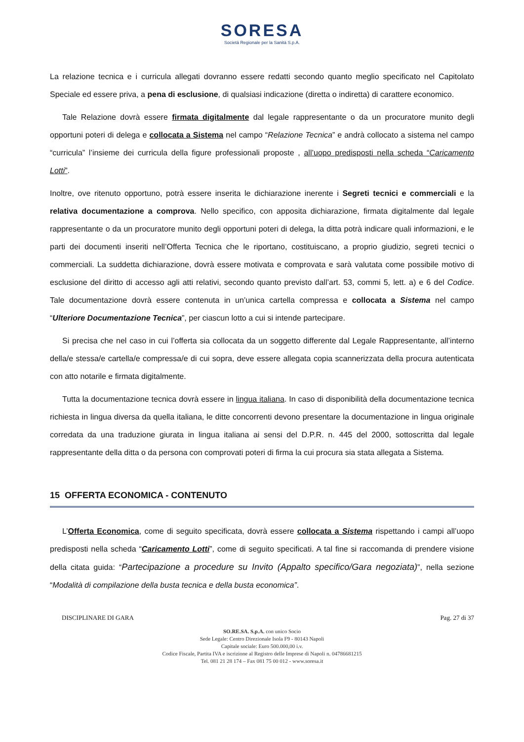SORESA
Società Regionale per la Sanità S.p.A.
La relazione tecnica e i curricula allegati dovranno essere redatti secondo quanto meglio specificato nel Capitolato Speciale ed essere priva, a pena di esclusione, di qualsiasi indicazione (diretta o indiretta) di carattere economico.
Tale Relazione dovrà essere firmata digitalmente dal legale rappresentante o da un procuratore munito degli opportuni poteri di delega e collocata a Sistema nel campo “Relazione Tecnica” e andrà collocato a sistema nel campo “curricula” l’insieme dei curricula della figure professionali proposte , all’uopo predisposti nella scheda “Caricamento Lotti”.
Inoltre, ove ritenuto opportuno, potrà essere inserita le dichiarazione inerente i Segreti tecnici e commerciali e la relativa documentazione a comprova. Nello specifico, con apposita dichiarazione, firmata digitalmente dal legale rappresentante o da un procuratore munito degli opportuni poteri di delega, la ditta potrà indicare quali informazioni, e le parti dei documenti inseriti nell’Offerta Tecnica che le riportano, costituiscano, a proprio giudizio, segreti tecnici o commerciali. La suddetta dichiarazione, dovrà essere motivata e comprovata e sarà valutata come possibile motivo di esclusione del diritto di accesso agli atti relativi, secondo quanto previsto dall’art. 53, commi 5, lett. a) e 6 del Codice. Tale documentazione dovrà essere contenuta in un’unica cartella compressa e collocata a Sistema nel campo “Ulteriore Documentazione Tecnica”, per ciascun lotto a cui si intende partecipare.
Si precisa che nel caso in cui l’offerta sia collocata da un soggetto differente dal Legale Rappresentante, all’interno della/e stessa/e cartella/e compressa/e di cui sopra, deve essere allegata copia scannerizzata della procura autenticata con atto notarile e firmata digitalmente.
Tutta la documentazione tecnica dovrà essere in lingua italiana. In caso di disponibilità della documentazione tecnica richiesta in lingua diversa da quella italiana, le ditte concorrenti devono presentare la documentazione in lingua originale corredata da una traduzione giurata in lingua italiana ai sensi del D.P.R. n. 445 del 2000, sottoscritta dal legale rappresentante della ditta o da persona con comprovati poteri di firma la cui procura sia stata allegata a Sistema.
15 OFFERTA ECONOMICA - CONTENUTO
L’Offerta Economica, come di seguito specificata, dovrà essere collocata a Sistema rispettando i campi all’uopo predisposti nella scheda “Caricamento Lotti”, come di seguito specificati. A tal fine si raccomanda di prendere visione della citata guida: “Partecipazione a procedure su Invito (Appalto specifico/Gara negoziata)”, nella sezione “Modalità di compilazione della busta tecnica e della busta economica”.
DISCIPLINARE DI GARA Pag. 27 di 37
SO.RE.SA. S.p.A. con unico Socio
Sede Legale: Centro Direzionale Isola F9 - 80143 Napoli
Capitale sociale: Euro 500.000,00 i.v.
Codice Fiscale, Partita IVA e iscrizione al Registro delle Imprese di Napoli n. 04786681215
Tel. 081 21 28 174 – Fax 081 75 00 012 - www.soresa.it